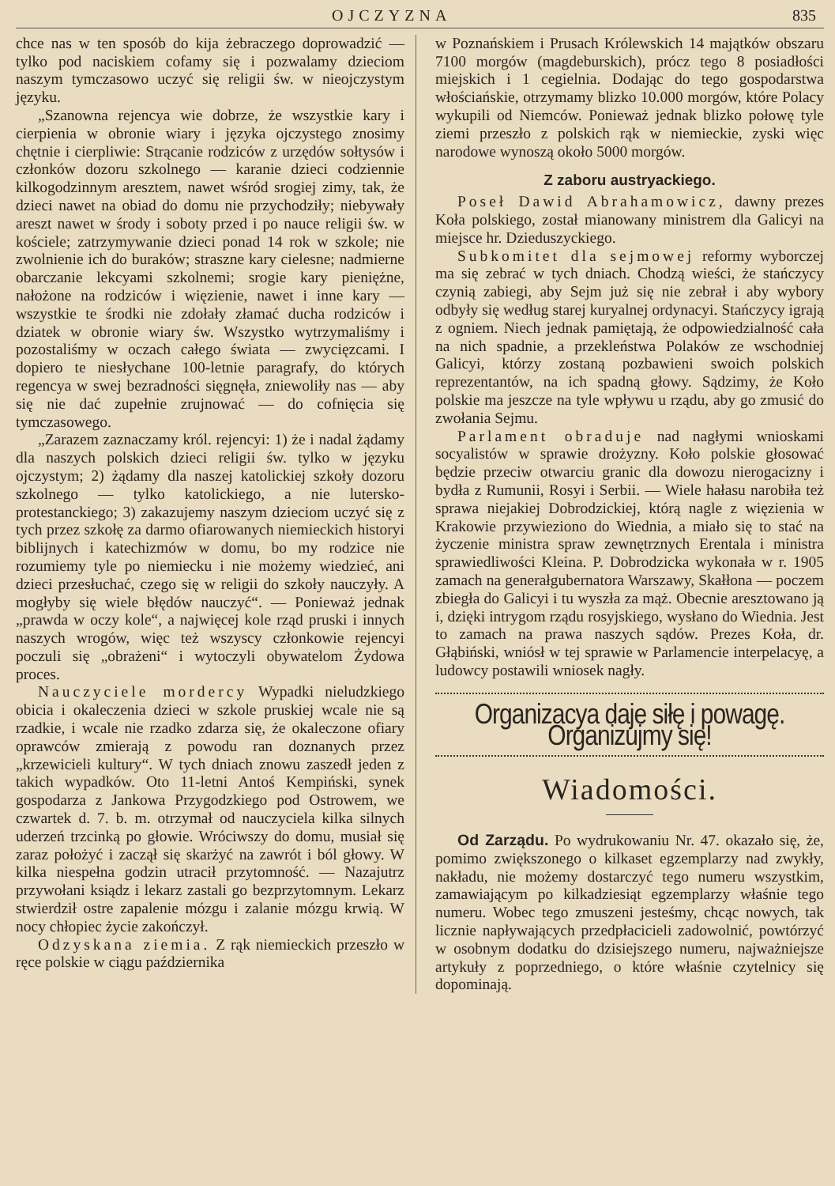OJCZYZNA 835
chce nas w ten sposób do kija żebraczego doprowadzić — tylko pod naciskiem cofamy się i pozwalamy dzieciom naszym tymczasowo uczyć się religii św. w nieojczystym języku.
„Szanowna rejencya wie dobrze, że wszystkie kary i cierpienia w obronie wiary i języka ojczystego znosimy chętnie i cierpliwie: Strącanie rodziców z urzędów sołtysów i członków dozoru szkolnego — karanie dzieci codziennie kilkogodzinnym aresztem, nawet wśród srogiej zimy, tak, że dzieci nawet na obiad do domu nie przychodziły; niebywały areszt nawet w środy i soboty przed i po nauce religii św. w kościele; zatrzymywanie dzieci ponad 14 rok w szkole; nie zwolnienie ich do buraków; straszne kary cielesne; nadmierne obarczanie lekcyami szkolnemi; srogie kary pieniężne, nałożone na rodziców i więzienie, nawet i inne kary — wszystkie te środki nie zdołały złamać ducha rodziców i dziatek w obronie wiary św. Wszystko wytrzymaliśmy i pozostaliśmy w oczach całego świata — zwycięzcami. I dopiero te niesłychane 100-letnie paragrafy, do których regencya w swej bezradności sięgnęła, zniewoliły nas — aby się nie dać zupełnie zrujnować — do cofnięcia się tymczasowego.
„Zarazem zaznaczamy król. rejencyi: 1) że i nadal żądamy dla naszych polskich dzieci religii św. tylko w języku ojczystym; 2) żądamy dla naszej katolickiej szkoły dozoru szkolnego — tylko katolickiego, a nie lutersko-protestanckiego; 3) zakazujemy naszym dzieciom uczyć się z tych przez szkołę za darmo ofiarowanych niemieckich historyi biblijnych i katechizmów w domu, bo my rodzice nie rozumiemy tyle po niemiecku i nie możemy wiedzieć, ani dzieci przesłuchać, czego się w religii do szkoły nauczyły. A mogłyby się wiele błędów nauczyć“. — Ponieważ jednak „prawda w oczy kole“, a najwięcej kole rząd pruski i innych naszych wrogów, więc też wszyscy członkowie rejencyi poczuli się „obrażeni“ i wytoczyli obywatelom Żydowa proces.
Nauczyciele mordercy Wypadki nieludzkiego obicia i okaleczenia dzieci w szkole pruskiej wcale nie są rzadkie, i wcale nie rzadko zdarza się, że okaleczone ofiary oprawców zmierają z powodu ran doznanych przez „krzewicieli kultury“. W tych dniach znowu zaszedł jeden z takich wypadków. Oto 11-letni Antoś Kempiński, synek gospodarza z Jankowa Przygodzkiego pod Ostrowem, we czwartek d. 7. b. m. otrzymał od nauczyciela kilka silnych uderzeń trzcinką po głowie. Wróciwszy do domu, musiał się zaraz położyć i zaczął się skarżyć na zawrót i ból głowy. W kilka niespełna godzin utracił przytomność. — Nazajutrz przywołani ksiądz i lekarz zastali go bezprzytomnym. Lekarz stwierdził ostre zapalenie mózgu i zalanie mózgu krwią. W nocy chłopiec życie zakończył.
Odzyskana ziemia. Z rąk niemieckich przeszło w ręce polskie w ciągu października
w Poznańskiem i Prusach Królewskich 14 majątków obszaru 7100 morgów (magdeburskich), prócz tego 8 posiadłości miejskich i 1 cegielnia. Dodając do tego gospodarstwa włościańskie, otrzymamy blizko 10.000 morgów, które Polacy wykupili od Niemców. Ponieważ jednak blizko połowę tyle ziemi przeszło z polskich rąk w niemieckie, zyski więc narodowe wynoszą około 5000 morgów.
Z zaboru austryackiego.
Poseł Dawid Abrahamowicz, dawny prezes Koła polskiego, został mianowany ministrem dla Galicyi na miejsce hr. Dzieduszyckiego.
Subkomitet dla sejmowej reformy wyborczej ma się zebrać w tych dniach. Chodzą wieści, że stańczycy czynią zabiegi, aby Sejm już się nie zebrał i aby wybory odbyły się według starej kuryalnej ordynacyi. Stańczycy igrają z ogniem. Niech jednak pamiętają, że odpowiedzialność cała na nich spadnie, a przekleństwa Polaków ze wschodniej Galicyi, którzy zostaną pozbawieni swoich polskich reprezentantów, na ich spadną głowy. Sądzimy, że Koło polskie ma jeszcze na tyle wpływu u rządu, aby go zmusić do zwołania Sejmu.
Parlament obraduje nad nagłymi wnioskami socyalistów w sprawie drożyzny. Koło polskie głosować będzie przeciw otwarciu granic dla dowozu nierogacizny i bydła z Rumunii, Rosyi i Serbii. — Wiele hałasu narobiła też sprawa niejakiej Dobrodzickiej, którą nagle z więzienia w Krakowie przywieziono do Wiednia, a miało się to stać na życzenie ministra spraw zewnętrznych Erentala i ministra sprawiedliwości Kleina. P. Dobrodzicka wykonała w r. 1905 zamach na generałgubernatora Warszawy, Skałłona — poczem zbiegła do Galicyi i tu wyszła za mąż. Obecnie aresztowano ją i, dzięki intrygom rządu rosyjskiego, wysłano do Wiednia. Jest to zamach na prawa naszych sądów. Prezes Koła, dr. Głąbiński, wniósł w tej sprawie w Parlamencie interpelacyę, a ludowcy postawili wniosek nagły.
Organizacya daje siłę i powagę. Organizujmy się!
Wiadomości.
Od Zarządu. Po wydrukowaniu Nr. 47. okazało się, że, pomimo zwiększonego o kilkaset egzemplarzy nad zwykły, nakładu, nie możemy dostarczyć tego numeru wszystkim, zamawiającym po kilkadziesiąt egzemplarzy właśnie tego numeru. Wobec tego zmuszeni jesteśmy, chcąc nowych, tak licznie napływających przedpłacicieli zadowolnić, powtórzyć w osobnym dodatku do dzisiejszego numeru, najważniejsze artykuły z poprzedniego, o które właśnie czytelnicy się dopominają.